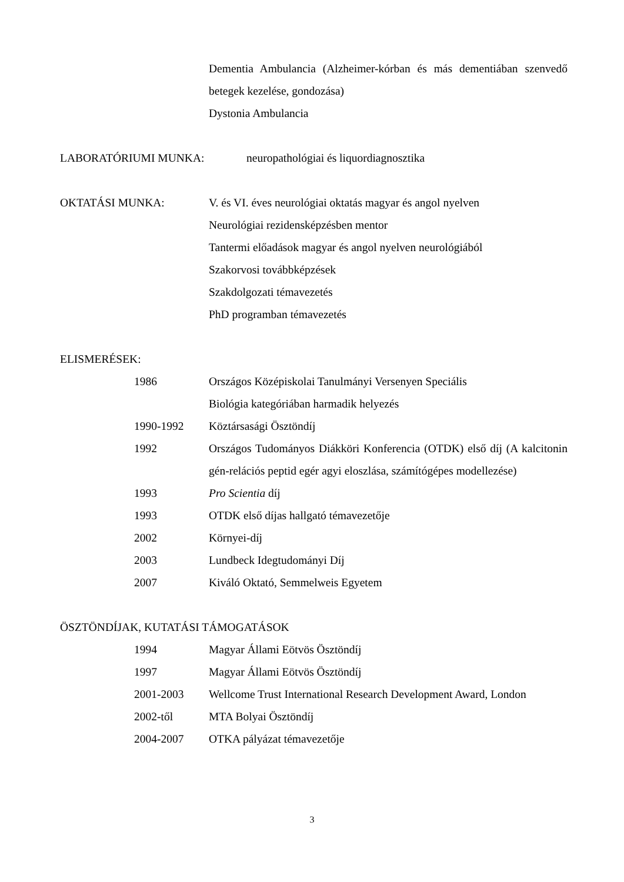Dementia Ambulancia (Alzheimer-kórban és más dementiában szenvedő betegek kezelése, gondozása)
Dystonia Ambulancia
LABORATÓRIUMI MUNKA: neuropathológiai és liquordiagnosztika
OKTATÁSI MUNKA: V. és VI. éves neurológiai oktatás magyar és angol nyelven
Neurológiai rezidensképzésben mentor
Tantermi előadások magyar és angol nyelven neurológiából
Szakorvosi továbbképzések
Szakdolgozati témavezetés
PhD programban témavezetés
ELISMERÉSEK:
1986 Országos Középiskolai Tanulmányi Versenyen Speciális
Biológia kategóriában harmadik helyezés
1990-1992 Köztársasági Ösztöndíj
1992 Országos Tudományos Diákköri Konferencia (OTDK) első díj (A kalcitonin gén-relációs peptid egér agyi eloszlása, számítógépes modellezése)
1993 Pro Scientia díj
1993 OTDK első díjas hallgató témavezetője
2002 Környei-díj
2003 Lundbeck Idegtudományi Díj
2007 Kiváló Oktató, Semmelweis Egyetem
ÖSZTÖNDÍJAK, KUTATÁSI TÁMOGATÁSOK
1994 Magyar Állami Eötvös Ösztöndíj
1997 Magyar Állami Eötvös Ösztöndíj
2001-2003 Wellcome Trust International Research Development Award, London
2002-től MTA Bolyai Ösztöndíj
2004-2007 OTKA pályázat témavezetője
3